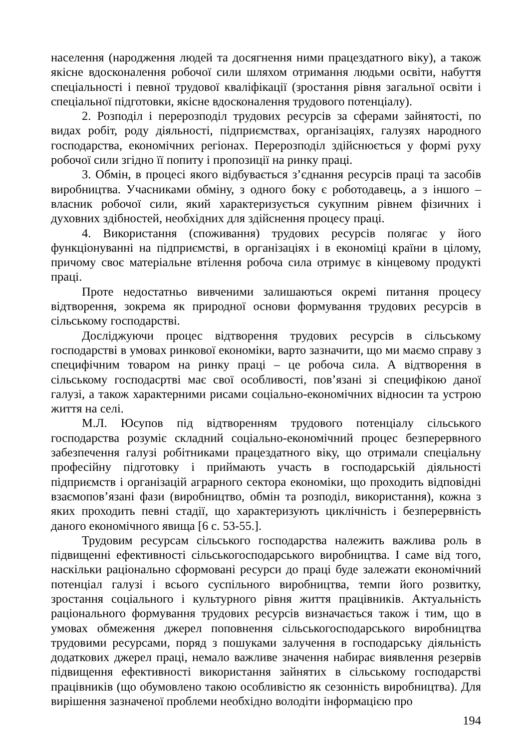населення (народження людей та досягнення ними працездатного віку), а також якісне вдосконалення робочої сили шляхом отримання людьми освіти, набуття спеціальності і певної трудової кваліфікації (зростання рівня загальної освіти і спеціальної підготовки, якісне вдосконалення трудового потенціалу).
2. Розподіл і перерозподіл трудових ресурсів за сферами зайнятості, по видах робіт, роду діяльності, підприємствах, організаціях, галузях народного господарства, економічних регіонах. Перерозподіл здійснюється у формі руху робочої сили згідно її попиту і пропозиції на ринку праці.
3. Обмін, в процесі якого відбувається з’єднання ресурсів праці та засобів виробництва. Учасниками обміну, з одного боку є роботодавець, а з іншого – власник робочої сили, який характеризується сукупним рівнем фізичних і духовних здібностей, необхідних для здійснення процесу праці.
4. Використання (споживання) трудових ресурсів полягає у його функціонуванні на підприємстві, в організаціях і в економіці країни в цілому, причому своє матеріальне втілення робоча сила отримує в кінцевому продукті праці.
Проте недостатньо вивченими залишаються окремі питання процесу відтворення, зокрема як природної основи формування трудових ресурсів в сільському господарстві.
Досліджуючи процес відтворення трудових ресурсів в сільському господарстві в умовах ринкової економіки, варто зазначити, що ми маємо справу з специфічним товаром на ринку праці – це робоча сила. А відтворення в сільському господасртві має свої особливості, пов’язані зі специфікою даної галузі, а також характерними рисами соціально-економічних відносин та устрою життя на селі.
М.Л. Юсупов під відтворенням трудового потенціалу сільського господарства розуміє складний соціально-економічний процес безперервного забезпечення галузі робітниками працездатного віку, що отримали спеціальну професійну підготовку і приймають участь в господарській діяльності підприємств і організацій аграрного сектора економіки, що проходить відповідні взаємопов’язані фази (виробництво, обмін та розподіл, використання), кожна з яких проходить певні стадії, що характеризують циклічність і безперервність даного економічного явища [6 с. 53-55.].
Трудовим ресурсам сільського господарства належить важлива роль в підвищенні ефективності сільськогосподарського виробництва. І саме від того, наскільки раціонально сформовані ресурси до праці буде залежати економічний потенціал галузі і всього суспільного виробництва, темпи його розвитку, зростання соціального і культурного рівня життя працівників. Актуальність раціонального формування трудових ресурсів визначається також і тим, що в умовах обмеження джерел поповнення сільськогосподарського виробництва трудовими ресурсами, поряд з пошуками залучення в господарську діяльність додаткових джерел праці, немало важливе значення набирає виявлення резервів підвищення ефективності використання зайнятих в сільському господарстві працівників (що обумовлено такою особливістю як сезонність виробництва). Для вирішення зазначеної проблеми необхідно володіти інформацією про
194